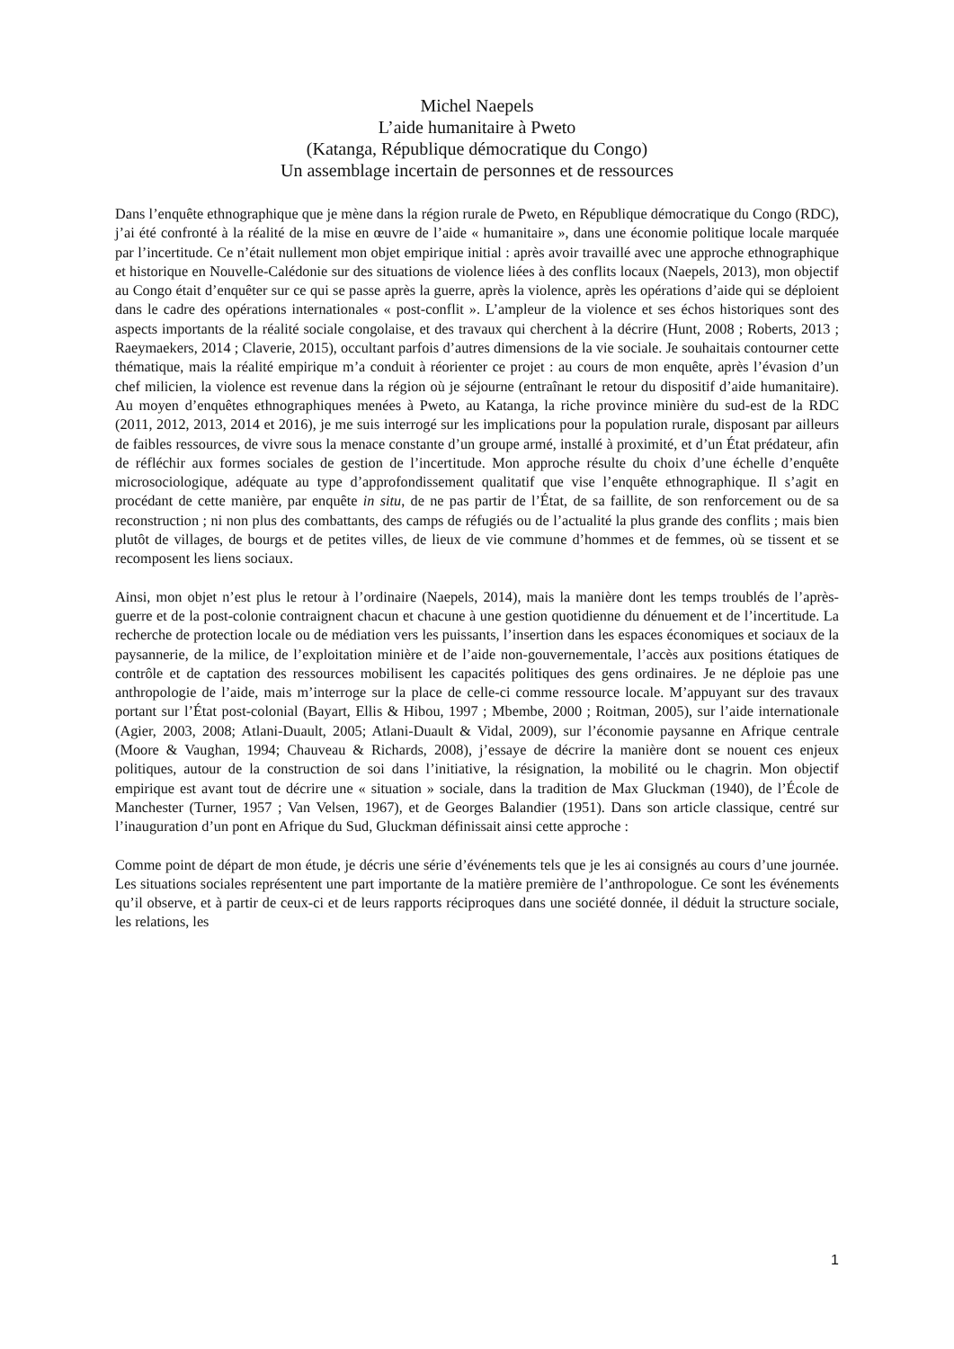Michel Naepels
L’aide humanitaire à Pweto
(Katanga, République démocratique du Congo)
Un assemblage incertain de personnes et de ressources
Dans l’enquête ethnographique que je mène dans la région rurale de Pweto, en République démocratique du Congo (RDC), j’ai été confronté à la réalité de la mise en œuvre de l’aide « humanitaire », dans une économie politique locale marquée par l’incertitude. Ce n’était nullement mon objet empirique initial : après avoir travaillé avec une approche ethnographique et historique en Nouvelle-Calédonie sur des situations de violence liées à des conflits locaux (Naepels, 2013), mon objectif au Congo était d’enquêter sur ce qui se passe après la guerre, après la violence, après les opérations d’aide qui se déploient dans le cadre des opérations internationales « post-conflit ». L’ampleur de la violence et ses échos historiques sont des aspects importants de la réalité sociale congolaise, et des travaux qui cherchent à la décrire (Hunt, 2008 ; Roberts, 2013 ; Raeymaekers, 2014 ; Claverie, 2015), occultant parfois d’autres dimensions de la vie sociale. Je souhaitais contourner cette thématique, mais la réalité empirique m’a conduit à réorienter ce projet : au cours de mon enquête, après l’évasion d’un chef milicien, la violence est revenue dans la région où je séjourne (entraînant le retour du dispositif d’aide humanitaire). Au moyen d’enquêtes ethnographiques menées à Pweto, au Katanga, la riche province minière du sud-est de la RDC (2011, 2012, 2013, 2014 et 2016), je me suis interrogé sur les implications pour la population rurale, disposant par ailleurs de faibles ressources, de vivre sous la menace constante d’un groupe armé, installé à proximité, et d’un État prédateur, afin de réfléchir aux formes sociales de gestion de l’incertitude. Mon approche résulte du choix d’une échelle d’enquête microsociologique, adéquate au type d’approfondissement qualitatif que vise l’enquête ethnographique. Il s’agit en procédant de cette manière, par enquête in situ, de ne pas partir de l’État, de sa faillite, de son renforcement ou de sa reconstruction ; ni non plus des combattants, des camps de réfugiés ou de l’actualité la plus grande des conflits ; mais bien plutôt de villages, de bourgs et de petites villes, de lieux de vie commune d’hommes et de femmes, où se tissent et se recomposent les liens sociaux.
Ainsi, mon objet n’est plus le retour à l’ordinaire (Naepels, 2014), mais la manière dont les temps troublés de l’après-guerre et de la post-colonie contraignent chacun et chacune à une gestion quotidienne du dénuement et de l’incertitude. La recherche de protection locale ou de médiation vers les puissants, l’insertion dans les espaces économiques et sociaux de la paysannerie, de la milice, de l’exploitation minière et de l’aide non-gouvernementale, l’accès aux positions étatiques de contrôle et de captation des ressources mobilisent les capacités politiques des gens ordinaires. Je ne déploie pas une anthropologie de l’aide, mais m’interroge sur la place de celle-ci comme ressource locale. M’appuyant sur des travaux portant sur l’État post-colonial (Bayart, Ellis & Hibou, 1997 ; Mbembe, 2000 ; Roitman, 2005), sur l’aide internationale (Agier, 2003, 2008; Atlani-Duault, 2005; Atlani-Duault & Vidal, 2009), sur l’économie paysanne en Afrique centrale (Moore & Vaughan, 1994; Chauveau & Richards, 2008), j’essaye de décrire la manière dont se nouent ces enjeux politiques, autour de la construction de soi dans l’initiative, la résignation, la mobilité ou le chagrin. Mon objectif empirique est avant tout de décrire une « situation » sociale, dans la tradition de Max Gluckman (1940), de l’École de Manchester (Turner, 1957 ; Van Velsen, 1967), et de Georges Balandier (1951). Dans son article classique, centré sur l’inauguration d’un pont en Afrique du Sud, Gluckman définissait ainsi cette approche :
Comme point de départ de mon étude, je décris une série d’événements tels que je les ai consignés au cours d’une journée. Les situations sociales représentent une part importante de la matière première de l’anthropologue. Ce sont les événements qu’il observe, et à partir de ceux-ci et de leurs rapports réciproques dans une société donnée, il déduit la structure sociale, les relations, les
1